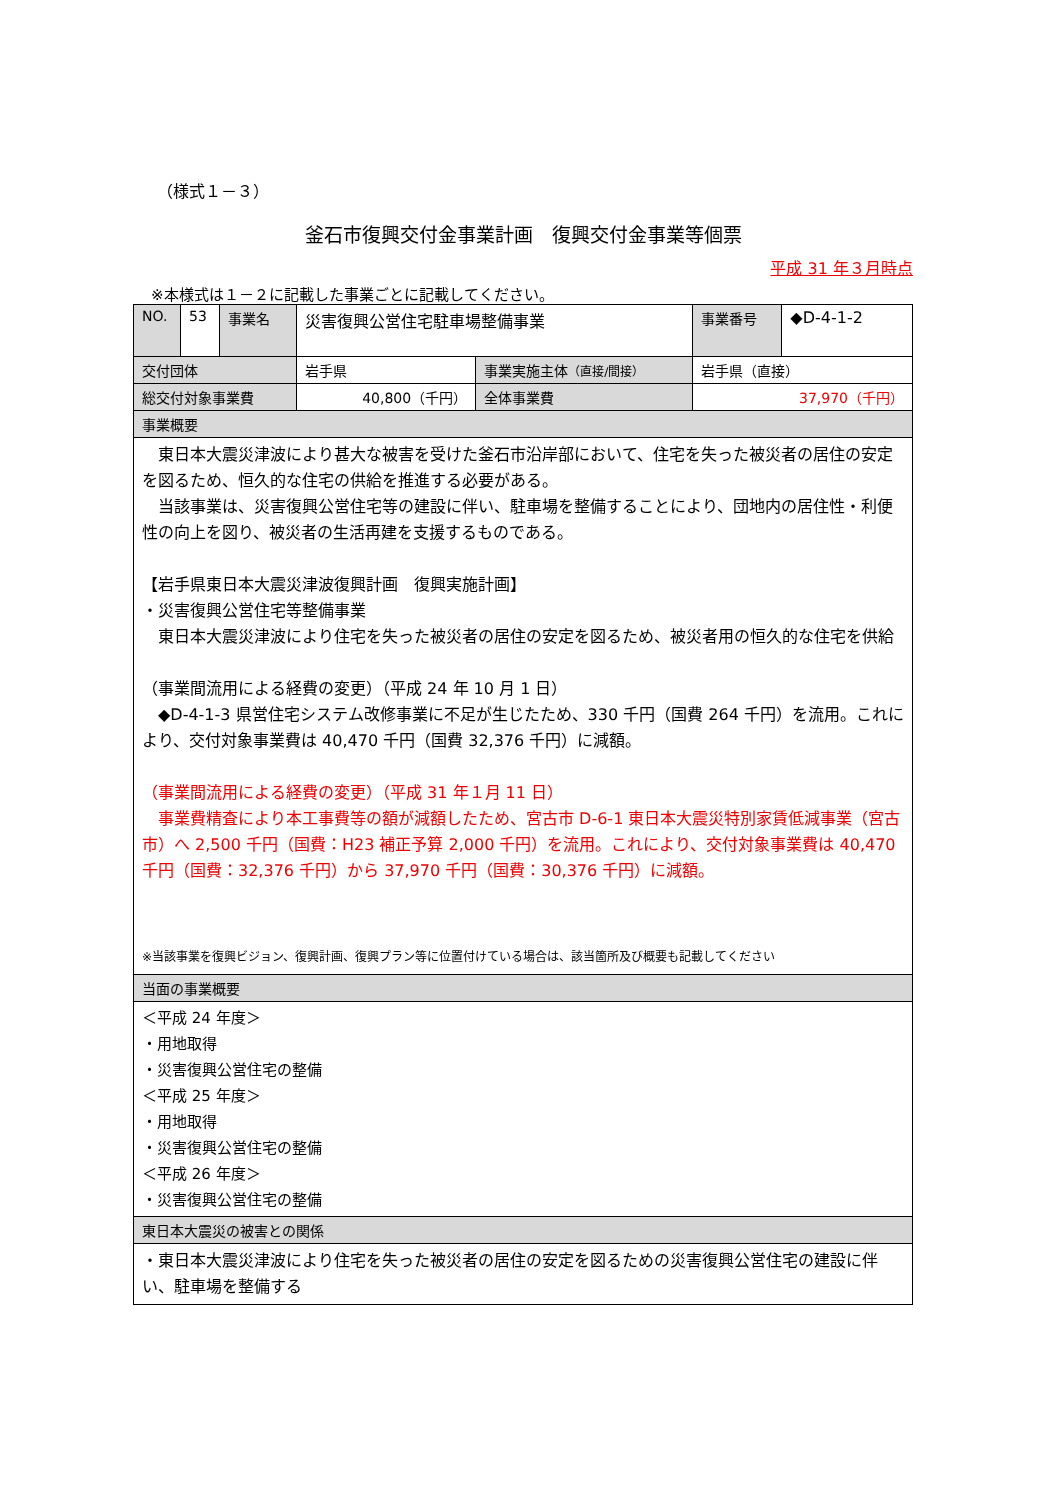（様式１－３）
釜石市復興交付金事業計画　復興交付金事業等個票
平成 31 年３月時点
※本様式は１－２に記載した事業ごとに記載してください。
| NO. | 53 | 事業名 | 災害復興公営住宅駐車場整備事業 | | 事業番号 | ◆D-4-1-2 |
| 交付団体 | | | 岩手県 | 事業実施主体 （直接/間接） | 岩手県（直接） | |
| 総交付対象事業費 | | | 40,800（千円） | 全体事業費 | 37,970（千円） | |
| 事業概要 | | | | | | |
| 東日本大震災津波により甚大な被害を受けた釜石市沿岸部において、住宅を失った被災者の居住の安定を図るため、恒久的な住宅の供給を推進する必要がある。 当該事業は、災害復興公営住宅等の建設に伴い、駐車場を整備することにより、団地内の居住性・利便性の向上を図り、被災者の生活再建を支援するものである。 【岩手県東日本大震災津波復興計画 復興実施計画】 ・災害復興公営住宅等整備事業 東日本大震災津波により住宅を失った被災者の居住の安定を図るため、被災者用の恒久的な住宅を供給 （事業間流用による経費の変更）（平成 24 年 10 月 1 日） ◆D-4-1-3 県営住宅システム改修事業に不足が生じたため、330 千円（国費 264 千円）を流用。これにより、交付対象事業費は 40,470 千円（国費 32,376 千円）に減額。 （事業間流用による経費の変更）（平成 31 年１月 11 日） 事業費精査により本工事費等の額が減額したため、宮古市 D-6-1 東日本大震災特別家賃低減事業（宮古市）へ 2,500 千円（国費：H23 補正予算 2,000 千円）を流用。これにより、交付対象事業費は 40,470 千円（国費：32,376 千円）から 37,970 千円（国費：30,376 千円）に減額。 ※当該事業を復興ビジョン、復興計画、復興プラン等に位置付けている場合は、該当箇所及び概要も記載してください | | | | | | |
| 当面の事業概要 | | | | | | |
| ＜平成 24 年度＞ ・用地取得 ・災害復興公営住宅の整備 ＜平成 25 年度＞ ・用地取得 ・災害復興公営住宅の整備 ＜平成 26 年度＞ ・災害復興公営住宅の整備 | | | | | | |
| 東日本大震災の被害との関係 | | | | | | |
| ・東日本大震災津波により住宅を失った被災者の居住の安定を図るための災害復興公営住宅の建設に伴い、駐車場を整備する | | | | | | |